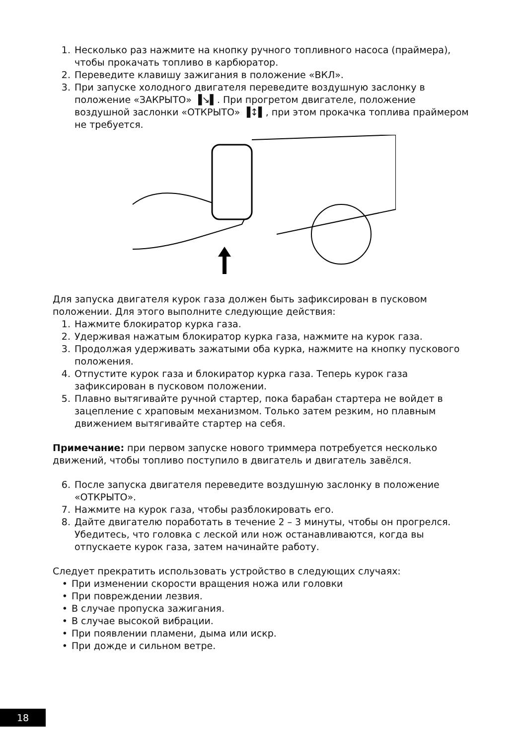1. Несколько раз нажмите на кнопку ручного топливного насоса (праймера), чтобы прокачать топливо в карбюратор.
2. Переведите клавишу зажигания в положение «ВКЛ».
3. При запуске холодного двигателя переведите воздушную заслонку в положение «ЗАКРЫТО» ▐↘▌. При прогретом двигателе, положение воздушной заслонки «ОТКРЫТО» ▐↕▌, при этом прокачка топлива праймером не требуется.
Для запуска двигателя курок газа должен быть зафиксирован в пусковом положении. Для этого выполните следующие действия:
1. Нажмите блокиратор курка газа.
2. Удерживая нажатым блокиратор курка газа, нажмите на курок газа.
3. Продолжая удерживать зажатыми оба курка, нажмите на кнопку пускового положения.
4. Отпустите курок газа и блокиратор курка газа. Теперь курок газа зафиксирован в пусковом положении.
5. Плавно вытягивайте ручной стартер, пока барабан стартера не войдет в зацепление с храповым механизмом. Только затем резким, но плавным движением вытягивайте стартер на себя.
Примечание: при первом запуске нового триммера потребуется несколько движений, чтобы топливо поступило в двигатель и двигатель завёлся.
6. После запуска двигателя переведите воздушную заслонку в положение «ОТКРЫТО».
7. Нажмите на курок газа, чтобы разблокировать его.
8. Дайте двигателю поработать в течение 2 – 3 минуты, чтобы он прогрелся. Убедитесь, что головка с леской или нож останавливаются, когда вы отпускаете курок газа, затем начинайте работу.
Следует прекратить использовать устройство в следующих случаях:
• При изменении скорости вращения ножа или головки
• При повреждении лезвия.
• В случае пропуска зажигания.
• В случае высокой вибрации.
• При появлении пламени, дыма или искр.
• При дожде и сильном ветре.
18